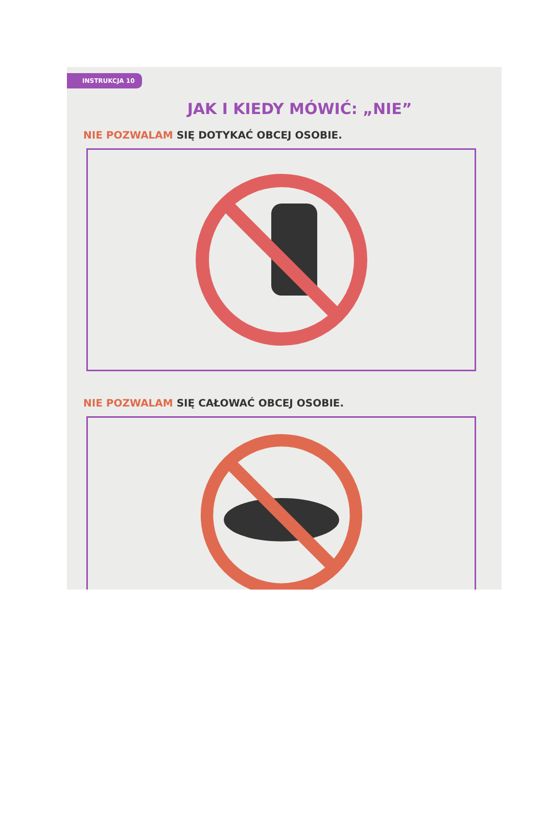INSTRUKCJA 10
JAK I KIEDY MÓWIĆ: „NIE”
NIE POZWALAM SIĘ DOTYKAĆ OBCEJ OSOBIE.
NIE POZWALAM SIĘ CAŁOWAĆ OBCEJ OSOBIE.